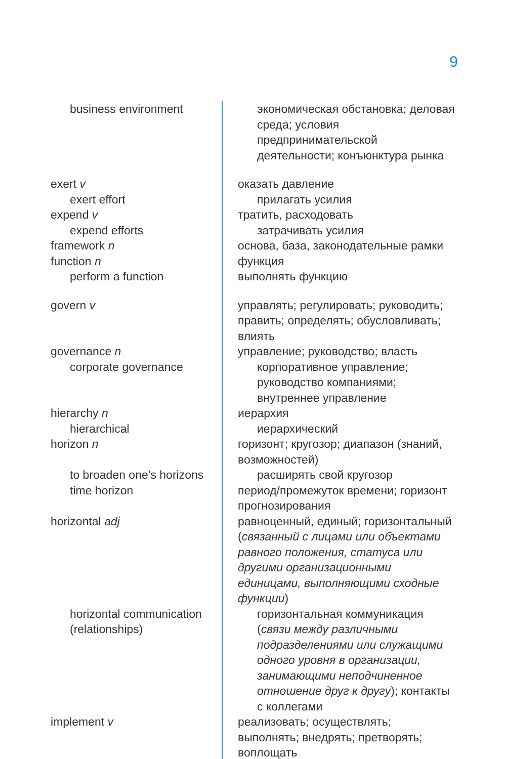9
| business environment | экономическая обстановка; деловая среда; условия предпринимательской деятельности; конъюнктура рынка |
| exert v | оказать давление |
| exert effort | прилагать усилия |
| expend v | тратить, расходовать |
| expend efforts | затрачивать усилия |
| framework n | основа, база, законодательные рамки |
| function n | функция |
| perform a function | выполнять функцию |
| govern v | управлять; регулировать; руководить; править; определять; обусловливать; влиять |
| governance n | управление; руководство; власть |
| corporate governance | корпоративное управление; руководство компаниями; внутреннее управление |
| hierarchy n | иерархия |
| hierarchical | иерархический |
| horizon n | горизонт; кругозор; диапазон (знаний, возможностей) |
| to broaden one’s horizons | расширять свой кругозор |
| time horizon | период/промежуток времени; горизонт прогнозирования |
| horizontal adj | равноценный, единый; горизонтальный ( связанный с лицами или объектами равного положения, статуса или другими организационными единицами, выполняющими сходные функции ) |
| horizontal communication (relationships) | горизонтальная коммуникация ( связи между различными подразделениями или служащими одного уровня в организации, занимающими неподчиненное отношение друг к другу ); контакты с коллегами |
| implement v | реализовать; осуществлять; выполнять; внедрять; претворять; воплощать |